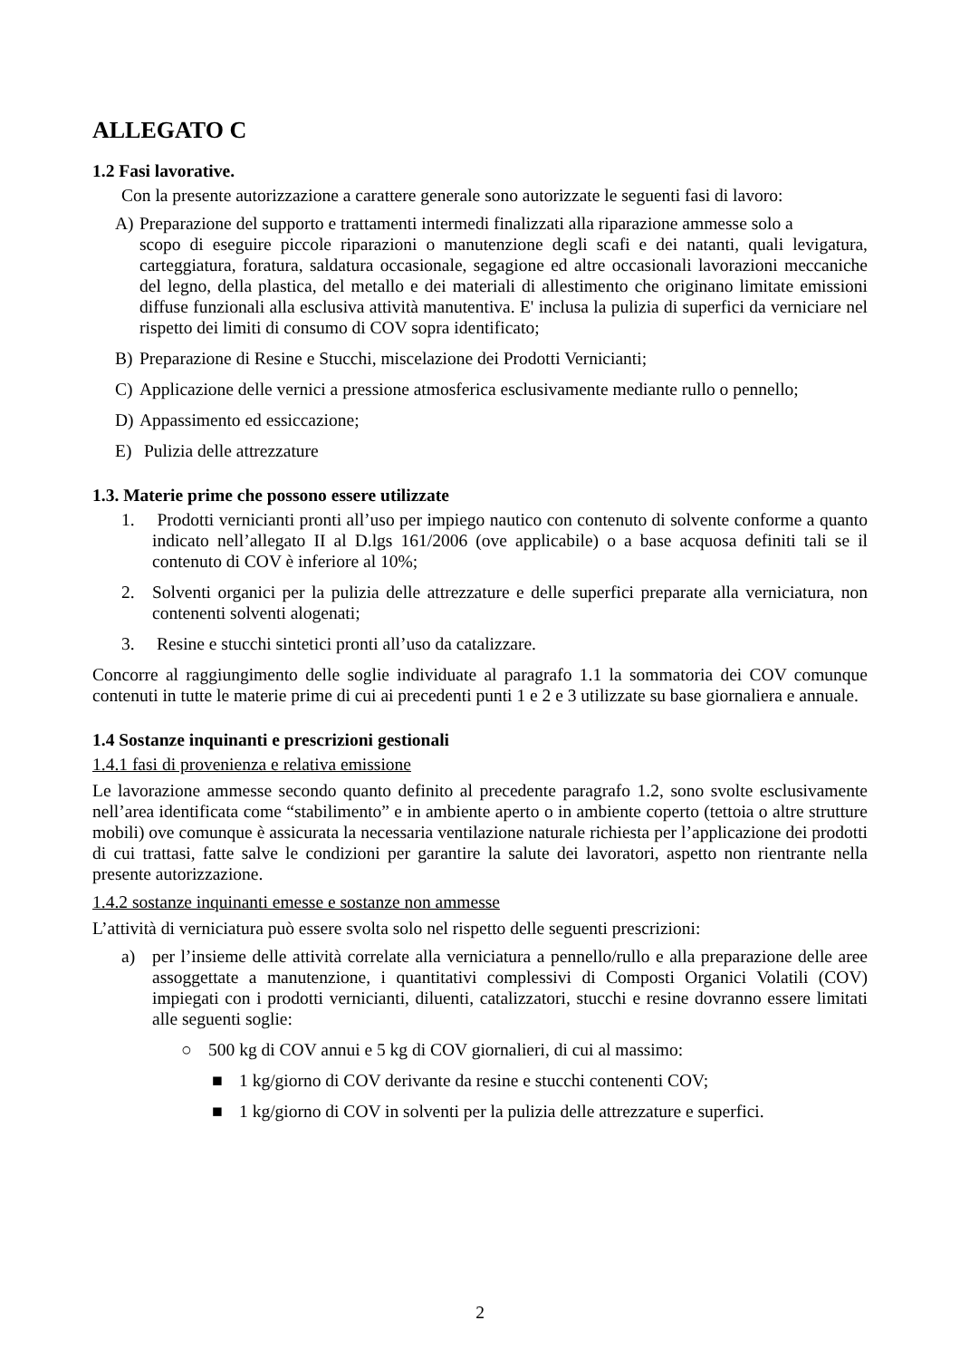ALLEGATO C
1.2 Fasi lavorative.
Con la presente autorizzazione a carattere generale sono autorizzate le seguenti fasi di lavoro:
A) Preparazione del supporto e trattamenti intermedi finalizzati alla riparazione ammesse solo a
scopo di eseguire piccole riparazioni o manutenzione degli scafi e dei natanti, quali levigatura, carteggiatura, foratura, saldatura occasionale, segagione ed altre occasionali lavorazioni meccaniche del legno, della plastica, del metallo e dei materiali di allestimento che originano limitate emissioni diffuse funzionali alla esclusiva attività manutentiva. E' inclusa la pulizia di superfici da verniciare nel rispetto dei limiti di consumo di COV sopra identificato;
B) Preparazione di Resine e Stucchi, miscelazione dei Prodotti Vernicianti;
C) Applicazione delle vernici a pressione atmosferica esclusivamente mediante rullo o pennello;
D) Appassimento ed essiccazione;
E) Pulizia delle attrezzature
1.3. Materie prime che possono essere utilizzate
1. Prodotti vernicianti pronti all’uso per impiego nautico con contenuto di solvente conforme a quanto indicato nell’allegato II al D.lgs 161/2006 (ove applicabile) o a base acquosa definiti tali se il contenuto di COV è inferiore al 10%;
2. Solventi organici per la pulizia delle attrezzature e delle superfici preparate alla verniciatura, non contenenti solventi alogenati;
3. Resine e stucchi sintetici pronti all’uso da catalizzare.
Concorre al raggiungimento delle soglie individuate al paragrafo 1.1 la sommatoria dei COV comunque contenuti in tutte le materie prime di cui ai precedenti punti 1 e 2 e 3 utilizzate su base giornaliera e annuale.
1.4 Sostanze inquinanti e prescrizioni gestionali
1.4.1 fasi di provenienza e relativa emissione
Le lavorazione ammesse secondo quanto definito al precedente paragrafo 1.2, sono svolte esclusivamente nell’area identificata come “stabilimento” e in ambiente aperto o in ambiente coperto (tettoia o altre strutture mobili) ove comunque è assicurata la necessaria ventilazione naturale richiesta per l’applicazione dei prodotti di cui trattasi, fatte salve le condizioni per garantire la salute dei lavoratori, aspetto non rientrante nella presente autorizzazione.
1.4.2 sostanze inquinanti emesse e sostanze non ammesse
L’attività di verniciatura può essere svolta solo nel rispetto delle seguenti prescrizioni:
a) per l’insieme delle attività correlate alla verniciatura a pennello/rullo e alla preparazione delle aree assoggettate a manutenzione, i quantitativi complessivi di Composti Organici Volatili (COV) impiegati con i prodotti vernicianti, diluenti, catalizzatori, stucchi e resine dovranno essere limitati alle seguenti soglie:
○ 500 kg di COV annui e 5 kg di COV giornalieri, di cui al massimo:
■ 1 kg/giorno di COV derivante da resine e stucchi contenenti COV;
■ 1 kg/giorno di COV in solventi per la pulizia delle attrezzature e superfici.
2